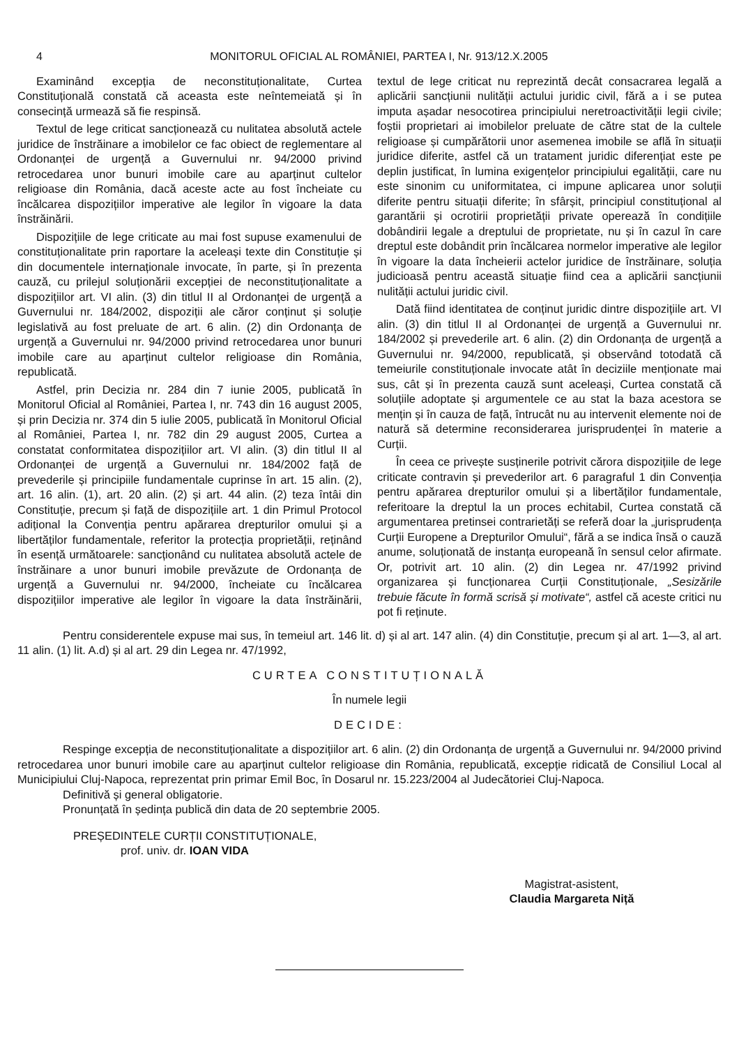4 MONITORUL OFICIAL AL ROMÂNIEI, PARTEA I, Nr. 913/12.X.2005
Examinând excepția de neconstituționalitate, Curtea Constituțională constată că aceasta este neîntemeiată și în consecință urmează să fie respinsă.
Textul de lege criticat sancționează cu nulitatea absolută actele juridice de înstrăinare a imobilelor ce fac obiect de reglementare al Ordonanței de urgență a Guvernului nr. 94/2000 privind retrocedarea unor bunuri imobile care au aparținut cultelor religioase din România, dacă aceste acte au fost încheiate cu încălcarea dispozițiilor imperative ale legilor în vigoare la data înstrăinării.
Dispozițiile de lege criticate au mai fost supuse examenului de constituționalitate prin raportare la aceleași texte din Constituție și din documentele internaționale invocate, în parte, și în prezenta cauză, cu prilejul soluționării excepției de neconstituționalitate a dispozițiilor art. VI alin. (3) din titlul II al Ordonanței de urgență a Guvernului nr. 184/2002, dispoziții ale căror conținut și soluție legislativă au fost preluate de art. 6 alin. (2) din Ordonanța de urgență a Guvernului nr. 94/2000 privind retrocedarea unor bunuri imobile care au aparținut cultelor religioase din România, republicată.
Astfel, prin Decizia nr. 284 din 7 iunie 2005, publicată în Monitorul Oficial al României, Partea I, nr. 743 din 16 august 2005, și prin Decizia nr. 374 din 5 iulie 2005, publicată în Monitorul Oficial al României, Partea I, nr. 782 din 29 august 2005, Curtea a constatat conformitatea dispozițiilor art. VI alin. (3) din titlul II al Ordonanței de urgență a Guvernului nr. 184/2002 față de prevederile și principiile fundamentale cuprinse în art. 15 alin. (2), art. 16 alin. (1), art. 20 alin. (2) și art. 44 alin. (2) teza întâi din Constituție, precum și față de dispozițiile art. 1 din Primul Protocol adițional la Convenția pentru apărarea drepturilor omului și a libertăților fundamentale, referitor la protecția proprietății, reținând în esență următoarele: sancționând cu nulitatea absolută actele de înstrăinare a unor bunuri imobile prevăzute de Ordonanța de urgență a Guvernului nr. 94/2000, încheiate cu încălcarea dispozițiilor imperative ale legilor în vigoare la data înstrăinării, textul de lege criticat nu reprezintă decât consacrarea legală a aplicării sancțiunii nulității actului juridic civil, fără a i se putea imputa așadar nesocotirea principiului neretroactivității legii civile; foștii proprietari ai imobilelor preluate de către stat de la cultele religioase și cumpărătorii unor asemenea imobile se află în situații juridice diferite, astfel că un tratament juridic diferențiat este pe deplin justificat, în lumina exigențelor principiului egalității, care nu este sinonim cu uniformitatea, ci impune aplicarea unor soluții diferite pentru situații diferite; în sfârșit, principiul constituțional al garantării și ocrotirii proprietății private operează în condițiile dobândirii legale a dreptului de proprietate, nu și în cazul în care dreptul este dobândit prin încălcarea normelor imperative ale legilor în vigoare la data încheierii actelor juridice de înstrăinare, soluția judicioasă pentru această situație fiind cea a aplicării sancțiunii nulității actului juridic civil.
Dată fiind identitatea de conținut juridic dintre dispozițiile art. VI alin. (3) din titlul II al Ordonanței de urgență a Guvernului nr. 184/2002 și prevederile art. 6 alin. (2) din Ordonanța de urgență a Guvernului nr. 94/2000, republicată, și observând totodată că temeiurile constituționale invocate atât în deciziile menționate mai sus, cât și în prezenta cauză sunt aceleași, Curtea constată că soluțiile adoptate și argumentele ce au stat la baza acestora se mențin și în cauza de față, întrucât nu au intervenit elemente noi de natură să determine reconsiderarea jurisprudenței în materie a Curții.
În ceea ce privește susținerile potrivit cărora dispozițiile de lege criticate contravin și prevederilor art. 6 paragraful 1 din Convenția pentru apărarea drepturilor omului și a libertăților fundamentale, referitoare la dreptul la un proces echitabil, Curtea constată că argumentarea pretinsei contrarietăți se referă doar la „jurisprudența Curții Europene a Drepturilor Omului“, fără a se indica însă o cauză anume, soluționată de instanța europeană în sensul celor afirmate. Or, potrivit art. 10 alin. (2) din Legea nr. 47/1992 privind organizarea și funcționarea Curții Constituționale, „Sesizările trebuie făcute în formă scrisă și motivate“, astfel că aceste critici nu pot fi reținute.
Pentru considerentele expuse mai sus, în temeiul art. 146 lit. d) și al art. 147 alin. (4) din Constituție, precum și al art. 1—3, al art. 11 alin. (1) lit. A.d) și al art. 29 din Legea nr. 47/1992,
CURTEA CONSTITUȚIONALĂ
În numele legii
DECIDE:
Respinge excepția de neconstituționalitate a dispozițiilor art. 6 alin. (2) din Ordonanța de urgență a Guvernului nr. 94/2000 privind retrocedarea unor bunuri imobile care au aparținut cultelor religioase din România, republicată, excepție ridicată de Consiliul Local al Municipiului Cluj-Napoca, reprezentat prin primar Emil Boc, în Dosarul nr. 15.223/2004 al Judecătoriei Cluj-Napoca.
Definitivă și general obligatorie.
Pronunțată în ședința publică din data de 20 septembrie 2005.
PREȘEDINTELE CURȚII CONSTITUȚIONALE,
prof. univ. dr. IOAN VIDA
Magistrat-asistent,
Claudia Margareta Niță